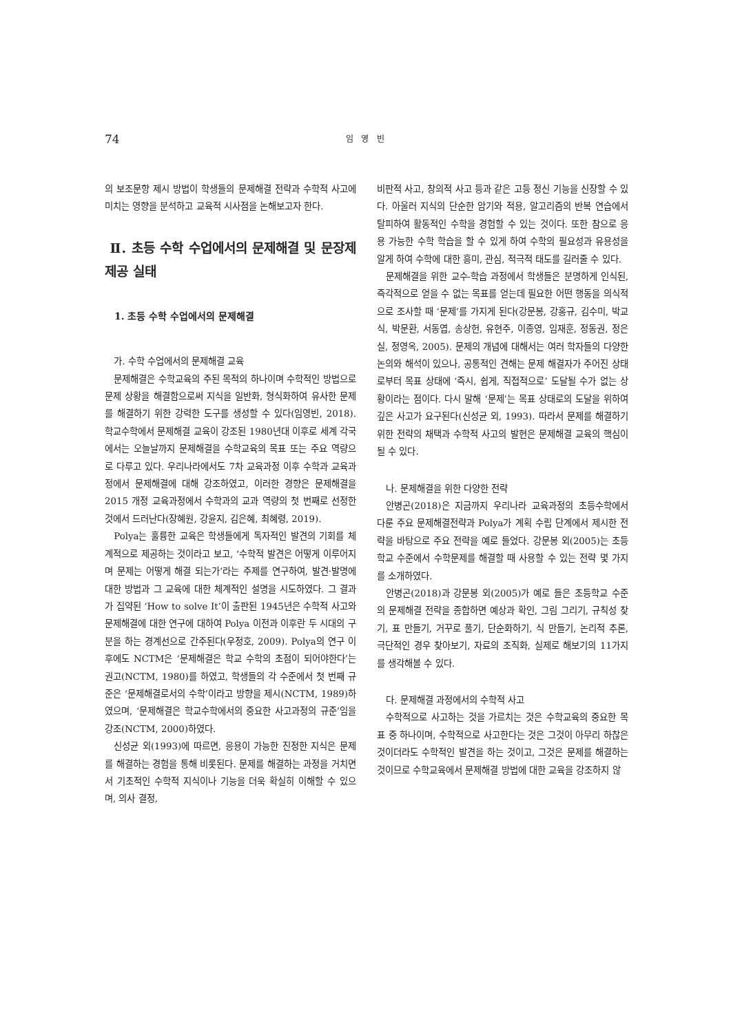74 임 영 빈
의 보조문항 제시 방법이 학생들의 문제해결 전략과 수학적 사고에 미치는 영향을 분석하고 교육적 시사점을 논해보고자 한다.
Ⅱ. 초등 수학 수업에서의 문제해결 및 문장제 제공 실태
1. 초등 수학 수업에서의 문제해결
가. 수학 수업에서의 문제해결 교육
문제해결은 수학교육의 주된 목적의 하나이며 수학적인 방법으로 문제 상황을 해결함으로써 지식을 일반화, 형식화하여 유사한 문제를 해결하기 위한 강력한 도구를 생성할 수 있다(임영빈, 2018). 학교수학에서 문제해결 교육이 강조된 1980년대 이후로 세계 각국에서는 오늘날까지 문제해결을 수학교육의 목표 또는 주요 역량으로 다루고 있다. 우리나라에서도 7차 교육과정 이후 수학과 교육과정에서 문제해결에 대해 강조하였고, 이러한 경향은 문제해결을 2015 개정 교육과정에서 수학과의 교과 역량의 첫 번째로 선정한 것에서 드러난다(장혜원, 강윤지, 김은혜, 최혜령, 2019).
Polya는 훌륭한 교육은 학생들에게 독자적인 발견의 기회를 체계적으로 제공하는 것이라고 보고, ‘수학적 발견은 어떻게 이루어지며 문제는 어떻게 해결 되는가’라는 주제를 연구하여, 발견·발명에 대한 방법과 그 교육에 대한 체계적인 설명을 시도하였다. 그 결과가 집약된 ‘How to solve It’이 출판된 1945년은 수학적 사고와 문제해결에 대한 연구에 대하여 Polya 이전과 이후란 두 시대의 구분을 하는 경계선으로 간주된다(우정호, 2009). Polya의 연구 이후에도 NCTM은 ‘문제해결은 학교 수학의 초점이 되어야한다’는 권고(NCTM, 1980)를 하였고, 학생들의 각 수준에서 첫 번째 규준은 ‘문제해결로서의 수학’이라고 방향을 제시(NCTM, 1989)하였으며, ‘문제해결은 학교수학에서의 중요한 사고과정의 규준’임을 강조(NCTM, 2000)하였다.
신성균 외(1993)에 따르면, 응용이 가능한 진정한 지식은 문제를 해결하는 경험을 통해 비롯된다. 문제를 해결하는 과정을 거치면서 기초적인 수학적 지식이나 기능을 더욱 확실히 이해할 수 있으며, 의사 결정,
비판적 사고, 창의적 사고 등과 같은 고등 정신 기능을 신장할 수 있다. 아울러 지식의 단순한 암기와 적용, 알고리즘의 반복 연습에서 탈피하여 활동적인 수학을 경험할 수 있는 것이다. 또한 참으로 응용 가능한 수학 학습을 할 수 있게 하여 수학의 필요성과 유용성을 알게 하여 수학에 대한 흥미, 관심, 적극적 태도를 길러줄 수 있다.
문제해결을 위한 교수-학습 과정에서 학생들은 분명하게 인식된, 즉각적으로 얻을 수 없는 목표를 얻는데 필요한 어떤 행동을 의식적으로 조사할 때 ‘문제’를 가지게 된다(강문봉, 강홍규, 김수미, 박교식, 박문환, 서동엽, 송상헌, 유현주, 이종영, 임재훈, 정동권, 정은실, 정영옥, 2005). 문제의 개념에 대해서는 여러 학자들의 다양한 논의와 해석이 있으나, 공통적인 견해는 문제 해결자가 주어진 상태로부터 목표 상태에 ‘즉시, 쉽게, 직접적으로’ 도달될 수가 없는 상황이라는 점이다. 다시 말해 ‘문제’는 목표 상태로의 도달을 위하여 깊은 사고가 요구된다(신성균 외, 1993). 따라서 문제를 해결하기 위한 전략의 채택과 수학적 사고의 발현은 문제해결 교육의 핵심이 될 수 있다.
나. 문제해결을 위한 다양한 전략
안병곤(2018)은 지금까지 우리나라 교육과정의 초등수학에서 다룬 주요 문제해결전략과 Polya가 계획 수립 단계에서 제시한 전략을 바탕으로 주요 전략을 예로 들었다. 강문봉 외(2005)는 초등학교 수준에서 수학문제를 해결할 때 사용할 수 있는 전략 몇 가지를 소개하였다.
안병곤(2018)과 강문봉 외(2005)가 예로 들은 초등학교 수준의 문제해결 전략을 종합하면 예상과 확인, 그림 그리기, 규칙성 찾기, 표 만들기, 거꾸로 풀기, 단순화하기, 식 만들기, 논리적 추론, 극단적인 경우 찾아보기, 자료의 조직화, 실제로 해보기의 11가지를 생각해볼 수 있다.
다. 문제해결 과정에서의 수학적 사고
수학적으로 사고하는 것을 가르치는 것은 수학교육의 중요한 목표 중 하나이며, 수학적으로 사고한다는 것은 그것이 아무리 하찮은 것이더라도 수학적인 발견을 하는 것이고, 그것은 문제를 해결하는 것이므로 수학교육에서 문제해결 방법에 대한 교육을 강조하지 않